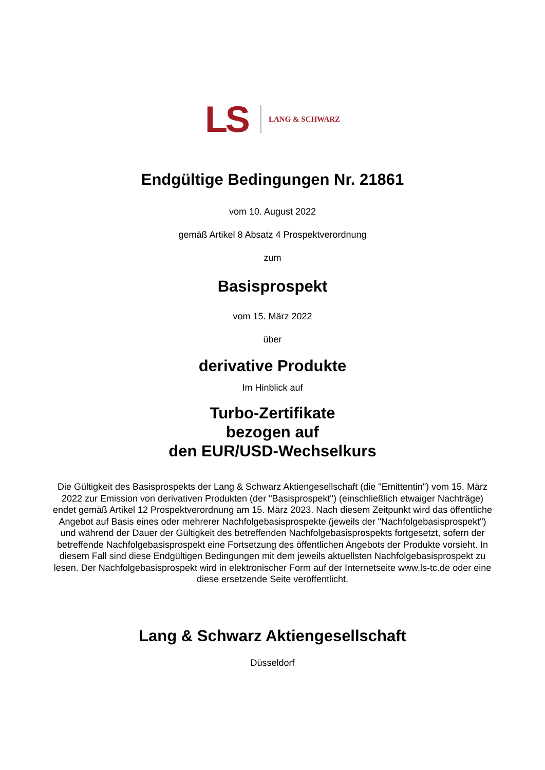LS LANG & SCHWARZ
Endgültige Bedingungen Nr. 21861
vom 10. August 2022
gemäß Artikel 8 Absatz 4 Prospektverordnung
zum
Basisprospekt
vom 15. März 2022
über
derivative Produkte
Im Hinblick auf
Turbo-Zertifikate
bezogen auf
den EUR/USD-Wechselkurs
Die Gültigkeit des Basisprospekts der Lang & Schwarz Aktiengesellschaft (die "Emittentin") vom 15. März 2022 zur Emission von derivativen Produkten (der "Basisprospekt") (einschließlich etwaiger Nachträge) endet gemäß Artikel 12 Prospektverordnung am 15. März 2023. Nach diesem Zeitpunkt wird das öffentliche Angebot auf Basis eines oder mehrerer Nachfolgebasisprospekte (jeweils der "Nachfolgebasisprospekt") und während der Dauer der Gültigkeit des betreffenden Nachfolgebasisprospekts fortgesetzt, sofern der betreffende Nachfolgebasisprospekt eine Fortsetzung des öffentlichen Angebots der Produkte vorsieht. In diesem Fall sind diese Endgültigen Bedingungen mit dem jeweils aktuellsten Nachfolgebasisprospekt zu lesen. Der Nachfolgebasisprospekt wird in elektronischer Form auf der Internetseite www.ls-tc.de oder eine diese ersetzende Seite veröffentlicht.
Lang & Schwarz Aktiengesellschaft
Düsseldorf